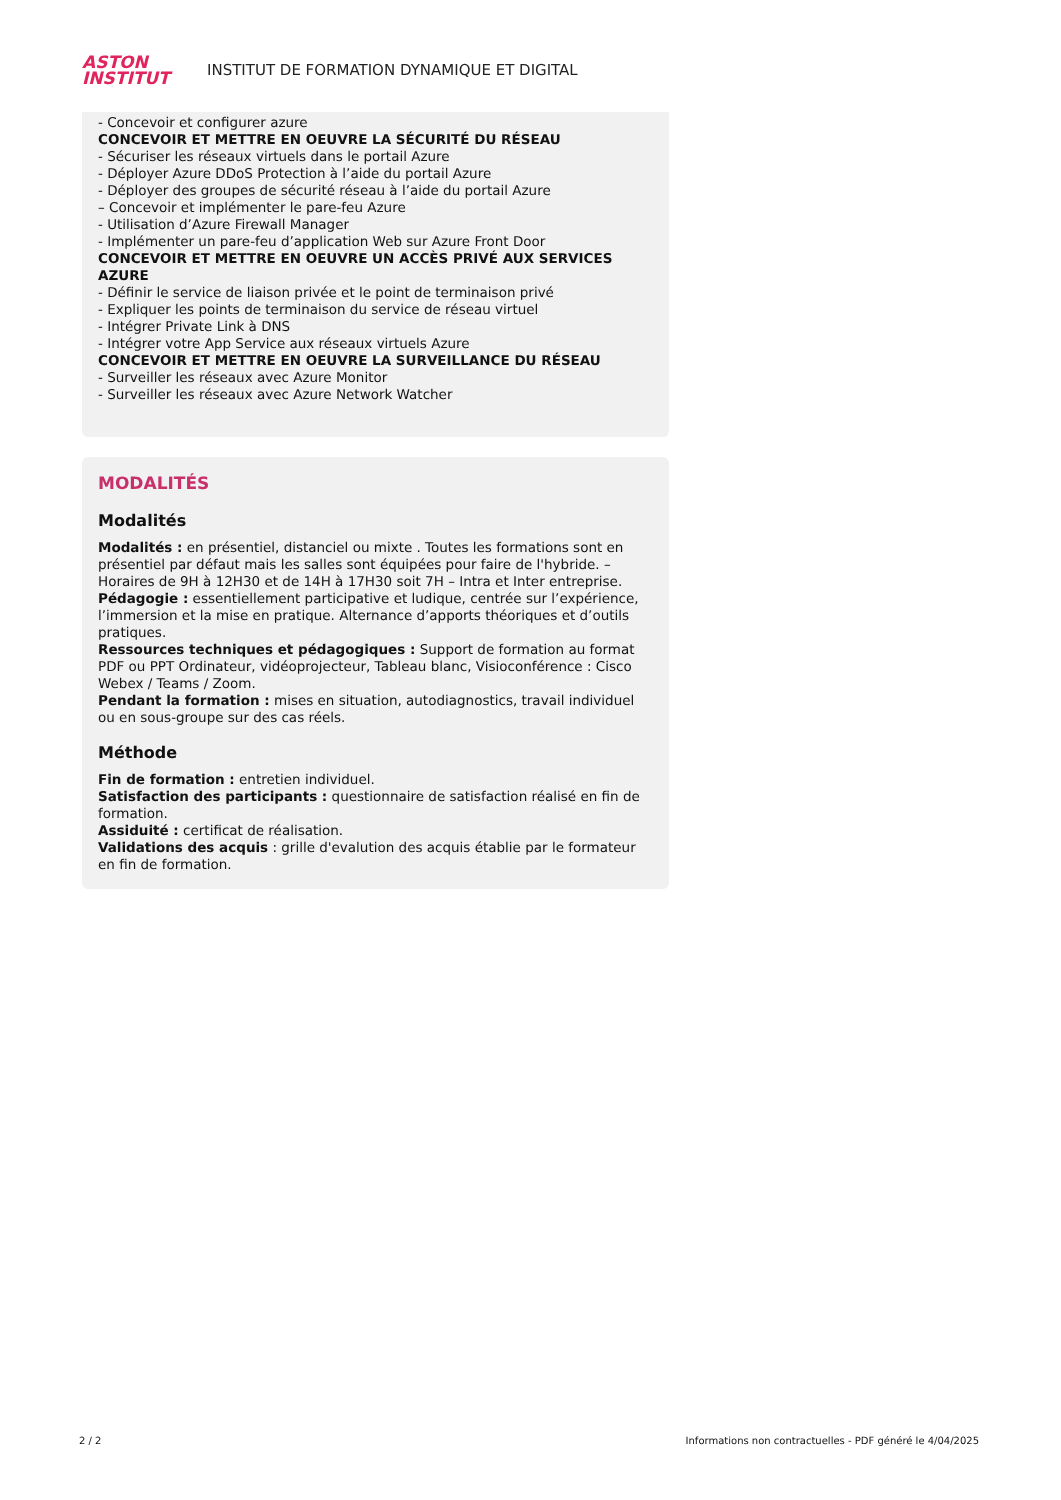ASTON
INSTITUT
INSTITUT DE FORMATION DYNAMIQUE ET DIGITAL
- Concevoir et configurer azure
CONCEVOIR ET METTRE EN OEUVRE LA SÉCURITÉ DU RÉSEAU
- Sécuriser les réseaux virtuels dans le portail Azure
- Déployer Azure DDoS Protection à l’aide du portail Azure
- Déployer des groupes de sécurité réseau à l’aide du portail Azure
– Concevoir et implémenter le pare-feu Azure
- Utilisation d’Azure Firewall Manager
- Implémenter un pare-feu d’application Web sur Azure Front Door
CONCEVOIR ET METTRE EN OEUVRE UN ACCÈS PRIVÉ AUX SERVICES AZURE
- Définir le service de liaison privée et le point de terminaison privé
- Expliquer les points de terminaison du service de réseau virtuel
- Intégrer Private Link à DNS
- Intégrer votre App Service aux réseaux virtuels Azure
CONCEVOIR ET METTRE EN OEUVRE LA SURVEILLANCE DU RÉSEAU
- Surveiller les réseaux avec Azure Monitor
- Surveiller les réseaux avec Azure Network Watcher
MODALITÉS
Modalités
Modalités : en présentiel, distanciel ou mixte . Toutes les formations sont en présentiel par défaut mais les salles sont équipées pour faire de l'hybride. – Horaires de 9H à 12H30 et de 14H à 17H30 soit 7H – Intra et Inter entreprise.
Pédagogie : essentiellement participative et ludique, centrée sur l’expérience, l’immersion et la mise en pratique. Alternance d’apports théoriques et d’outils pratiques.
Ressources techniques et pédagogiques : Support de formation au format PDF ou PPT Ordinateur, vidéoprojecteur, Tableau blanc, Visioconférence : Cisco Webex / Teams / Zoom.
Pendant la formation : mises en situation, autodiagnostics, travail individuel ou en sous-groupe sur des cas réels.
Méthode
Fin de formation : entretien individuel.
Satisfaction des participants : questionnaire de satisfaction réalisé en fin de formation.
Assiduité : certificat de réalisation.
Validations des acquis : grille d'evalution des acquis établie par le formateur en fin de formation.
2 / 2 Informations non contractuelles - PDF généré le 4/04/2025